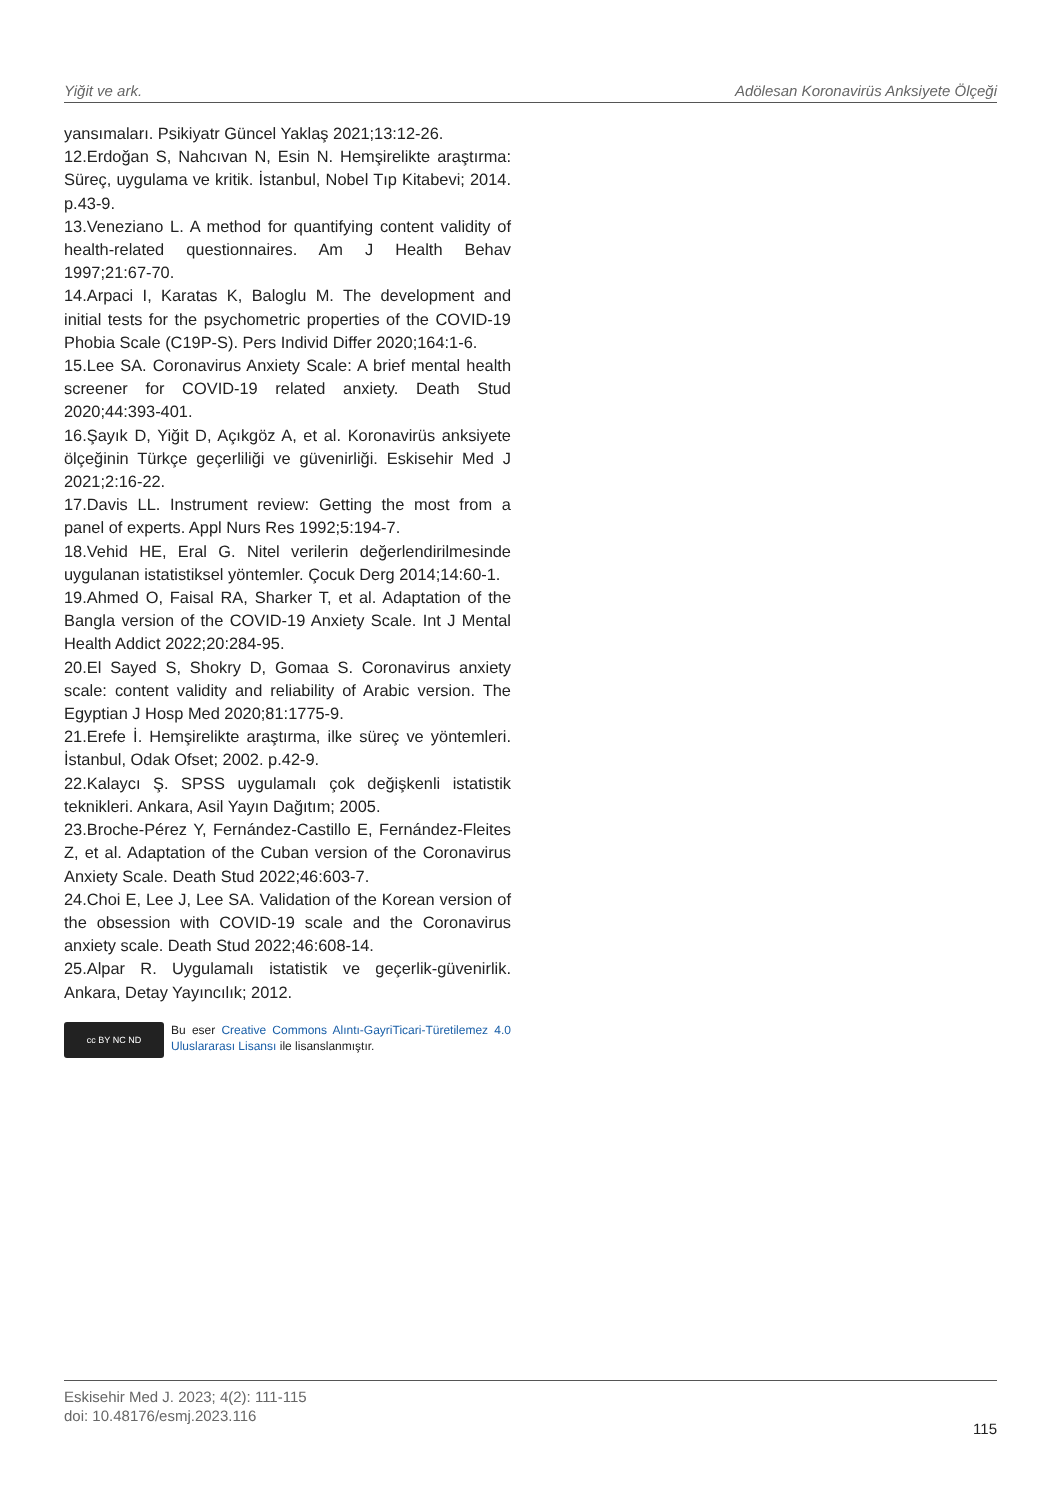Yiğit ve ark. Adölesan Koronavirüs Anksiyete Ölçeği
yansımaları. Psikiyatr Güncel Yaklaş 2021;13:12-26.
12.Erdoğan S, Nahcıvan N, Esin N. Hemşirelikte araştırma: Süreç, uygulama ve kritik. İstanbul, Nobel Tıp Kitabevi; 2014. p.43-9.
13.Veneziano L. A method for quantifying content validity of health-related questionnaires. Am J Health Behav 1997;21:67-70.
14.Arpaci I, Karatas K, Baloglu M. The development and initial tests for the psychometric properties of the COVID-19 Phobia Scale (C19P-S). Pers Individ Differ 2020;164:1-6.
15.Lee SA. Coronavirus Anxiety Scale: A brief mental health screener for COVID-19 related anxiety. Death Stud 2020;44:393-401.
16.Şayık D, Yiğit D, Açıkgöz A, et al. Koronavirüs anksiyete ölçeğinin Türkçe geçerliliği ve güvenirliği. Eskisehir Med J 2021;2:16-22.
17.Davis LL. Instrument review: Getting the most from a panel of experts. Appl Nurs Res 1992;5:194-7.
18.Vehid HE, Eral G. Nitel verilerin değerlendirilmesinde uygulanan istatistiksel yöntemler. Çocuk Derg 2014;14:60-1.
19.Ahmed O, Faisal RA, Sharker T, et al. Adaptation of the Bangla version of the COVID-19 Anxiety Scale. Int J Mental Health Addict 2022;20:284-95.
20.El Sayed S, Shokry D, Gomaa S. Coronavirus anxiety scale: content validity and reliability of Arabic version. The Egyptian J Hosp Med 2020;81:1775-9.
21.Erefe İ. Hemşirelikte araştırma, ilke süreç ve yöntemleri. İstanbul, Odak Ofset; 2002. p.42-9.
22.Kalaycı Ş. SPSS uygulamalı çok değişkenli istatistik teknikleri. Ankara, Asil Yayın Dağıtım; 2005.
23.Broche-Pérez Y, Fernández-Castillo E, Fernández-Fleites Z, et al. Adaptation of the Cuban version of the Coronavirus Anxiety Scale. Death Stud 2022;46:603-7.
24.Choi E, Lee J, Lee SA. Validation of the Korean version of the obsession with COVID-19 scale and the Coronavirus anxiety scale. Death Stud 2022;46:608-14.
25.Alpar R. Uygulamalı istatistik ve geçerlik-güvenirlik. Ankara, Detay Yayıncılık; 2012.
cc BY NC ND
Bu eser Creative Commons Alıntı-GayriTicari-Türetilemez 4.0 Uluslararası Lisansı ile lisanslanmıştır.
Eskisehir Med J. 2023; 4(2): 111-115
doi: 10.48176/esmj.2023.116
115